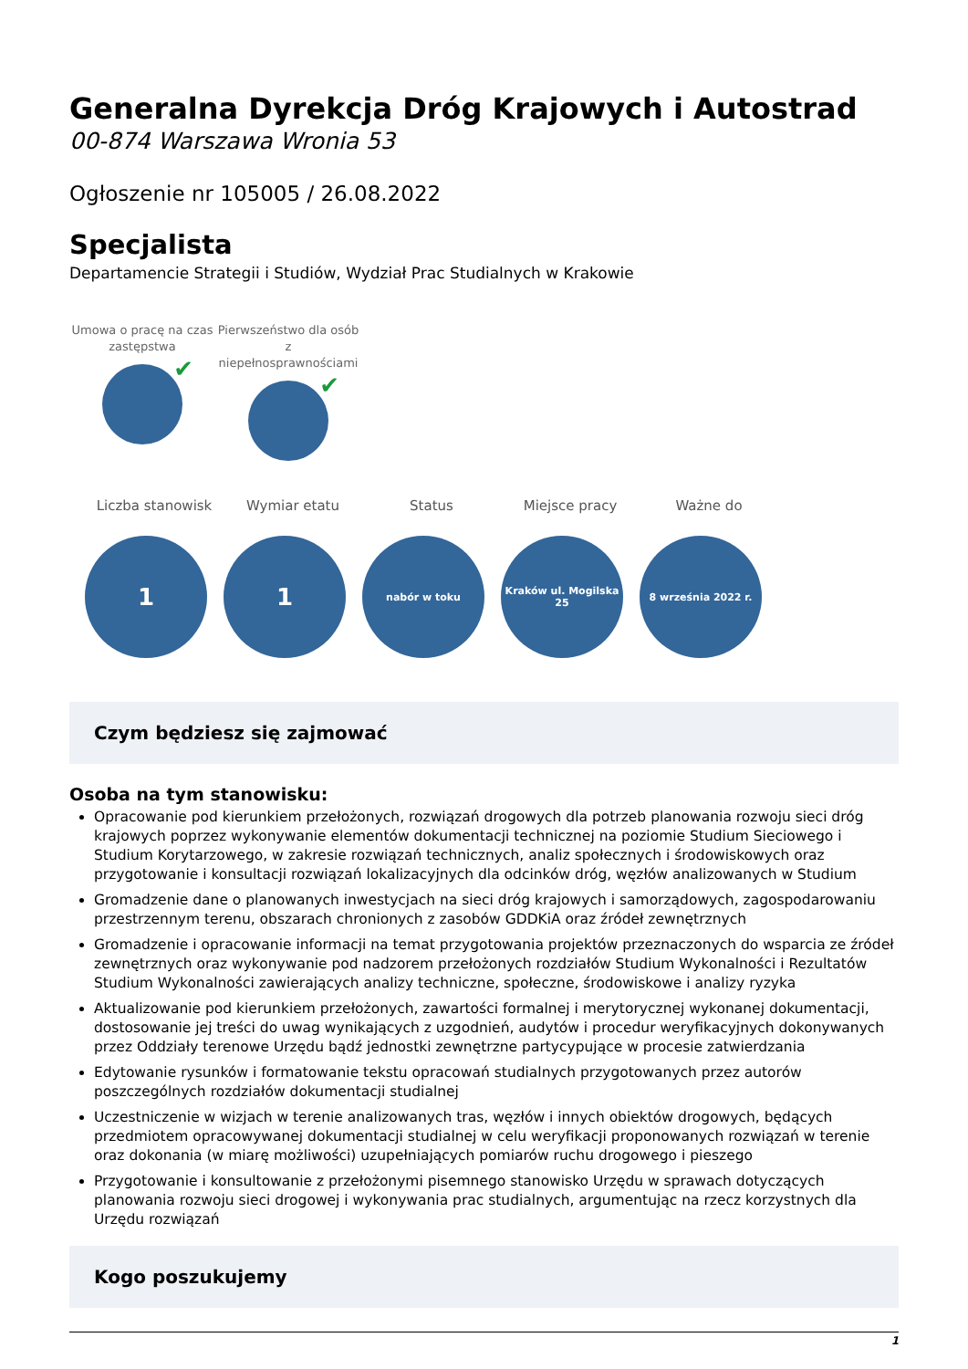Generalna Dyrekcja Dróg Krajowych i Autostrad
00-874 Warszawa Wronia 53
Ogłoszenie nr 105005 / 26.08.2022
Specjalista
Departamencie Strategii i Studiów, Wydział Prac Studialnych w Krakowie
Umowa o pracę na czas zastępstwa
✔
Pierwszeństwo dla osób z niepełnosprawnościami
✔
Liczba stanowisk Wymiar etatu Status Miejsce pracy Ważne do
1 1
nabór w toku Kraków ul. Mogilska 25
8 września 2022 r.
Czym będziesz się zajmować
Osoba na tym stanowisku:
Opracowanie pod kierunkiem przełożonych, rozwiązań drogowych dla potrzeb planowania rozwoju sieci dróg krajowych poprzez wykonywanie elementów dokumentacji technicznej na poziomie Studium Sieciowego i Studium Korytarzowego, w zakresie rozwiązań technicznych, analiz społecznych i środowiskowych oraz przygotowanie i konsultacji rozwiązań lokalizacyjnych dla odcinków dróg, węzłów analizowanych w Studium
Gromadzenie dane o planowanych inwestycjach na sieci dróg krajowych i samorządowych, zagospodarowaniu przestrzennym terenu, obszarach chronionych z zasobów GDDKiA oraz źródeł zewnętrznych
Gromadzenie i opracowanie informacji na temat przygotowania projektów przeznaczonych do wsparcia ze źródeł zewnętrznych oraz wykonywanie pod nadzorem przełożonych rozdziałów Studium Wykonalności i Rezultatów Studium Wykonalności zawierających analizy techniczne, społeczne, środowiskowe i analizy ryzyka
Aktualizowanie pod kierunkiem przełożonych, zawartości formalnej i merytorycznej wykonanej dokumentacji, dostosowanie jej treści do uwag wynikających z uzgodnień, audytów i procedur weryfikacyjnych dokonywanych przez Oddziały terenowe Urzędu bądź jednostki zewnętrzne partycypujące w procesie zatwierdzania
Edytowanie rysunków i formatowanie tekstu opracowań studialnych przygotowanych przez autorów poszczególnych rozdziałów dokumentacji studialnej
Uczestniczenie w wizjach w terenie analizowanych tras, węzłów i innych obiektów drogowych, będących przedmiotem opracowywanej dokumentacji studialnej w celu weryfikacji proponowanych rozwiązań w terenie oraz dokonania (w miarę możliwości) uzupełniających pomiarów ruchu drogowego i pieszego
Przygotowanie i konsultowanie z przełożonymi pisemnego stanowisko Urzędu w sprawach dotyczących planowania rozwoju sieci drogowej i wykonywania prac studialnych, argumentując na rzecz korzystnych dla Urzędu rozwiązań
Kogo poszukujemy
1